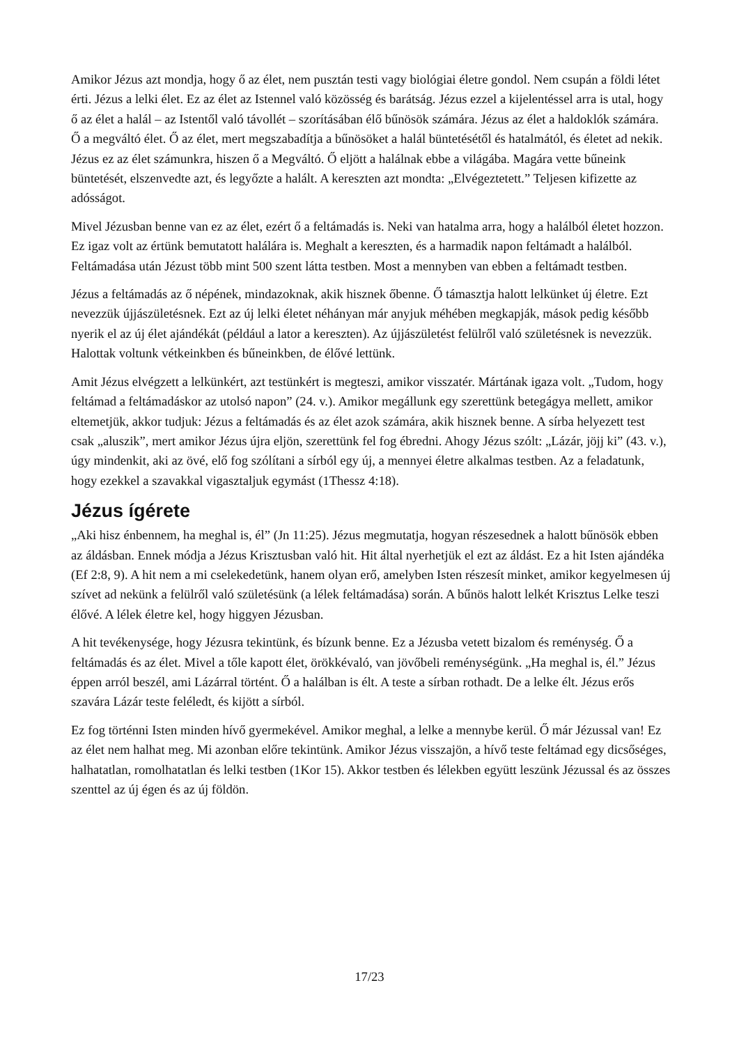Amikor Jézus azt mondja, hogy ő az élet, nem pusztán testi vagy biológiai életre gondol. Nem csupán a földi létet érti. Jézus a lelki élet. Ez az élet az Istennel való közösség és barátság. Jézus ezzel a kijelentéssel arra is utal, hogy ő az élet a halál – az Istentől való távollét – szorításában élő bűnösök számára. Jézus az élet a haldoklók számára. Ő a megváltó élet. Ő az élet, mert megszabadítja a bűnösöket a halál büntetésétől és hatalmától, és életet ad nekik. Jézus ez az élet számunkra, hiszen ő a Megváltó. Ő eljött a halálnak ebbe a világába. Magára vette bűneink büntetését, elszenvedte azt, és legyőzte a halált. A kereszten azt mondta: „Elvégeztetett.” Teljesen kifizette az adósságot.
Mivel Jézusban benne van ez az élet, ezért ő a feltámadás is. Neki van hatalma arra, hogy a halálból életet hozzon. Ez igaz volt az értünk bemutatott halálára is. Meghalt a kereszten, és a harmadik napon feltámadt a halálból. Feltámadása után Jézust több mint 500 szent látta testben. Most a mennyben van ebben a feltámadt testben.
Jézus a feltámadás az ő népének, mindazoknak, akik hisznek őbenne. Ő támasztja halott lelkünket új életre. Ezt nevezzük újjászületésnek. Ezt az új lelki életet néhányan már anyjuk méhében megkapják, mások pedig később nyerik el az új élet ajándékát (például a lator a kereszten). Az újjászületést felülről való születésnek is nevezzük. Halottak voltunk vétkeinkben és bűneinkben, de élővé lettünk.
Amit Jézus elvégzett a lelkünkért, azt testünkért is megteszi, amikor visszatér. Mártának igaza volt. „Tudom, hogy feltámad a feltámadáskor az utolsó napon” (24. v.). Amikor megállunk egy szerettünk betegágya mellett, amikor eltemetjük, akkor tudjuk: Jézus a feltámadás és az élet azok számára, akik hisznek benne. A sírba helyezett test csak „aluszik”, mert amikor Jézus újra eljön, szerettünk fel fog ébredni. Ahogy Jézus szólt: „Lázár, jöjj ki” (43. v.), úgy mindenkit, aki az övé, elő fog szólítani a sírból egy új, a mennyei életre alkalmas testben. Az a feladatunk, hogy ezekkel a szavakkal vigasztaljuk egymást (1Thessz 4:18).
Jézus ígérete
„Aki hisz énbennem, ha meghal is, él” (Jn 11:25). Jézus megmutatja, hogyan részesednek a halott bűnösök ebben az áldásban. Ennek módja a Jézus Krisztusban való hit. Hit által nyerhetjük el ezt az áldást. Ez a hit Isten ajándéka (Ef 2:8, 9). A hit nem a mi cselekedetünk, hanem olyan erő, amelyben Isten részesít minket, amikor kegyelmesen új szívet ad nekünk a felülről való születésünk (a lélek feltámadása) során. A bűnös halott lelkét Krisztus Lelke teszi élővé. A lélek életre kel, hogy higgyen Jézusban.
A hit tevékenysége, hogy Jézusra tekintünk, és bízunk benne. Ez a Jézusba vetett bizalom és reménység. Ő a feltámadás és az élet. Mivel a tőle kapott élet, örökkévaló, van jövőbeli reménységünk. „Ha meghal is, él.” Jézus éppen arról beszél, ami Lázárral történt. Ő a halálban is élt. A teste a sírban rothadt. De a lelke élt. Jézus erős szavára Lázár teste feléledt, és kijött a sírból.
Ez fog történni Isten minden hívő gyermekével. Amikor meghal, a lelke a mennybe kerül. Ő már Jézussal van! Ez az élet nem halhat meg. Mi azonban előre tekintünk. Amikor Jézus visszajön, a hívő teste feltámad egy dicsőséges, halhatatlan, romolhatatlan és lelki testben (1Kor 15). Akkor testben és lélekben együtt leszünk Jézussal és az összes szenttel az új égen és az új földön.
17/23